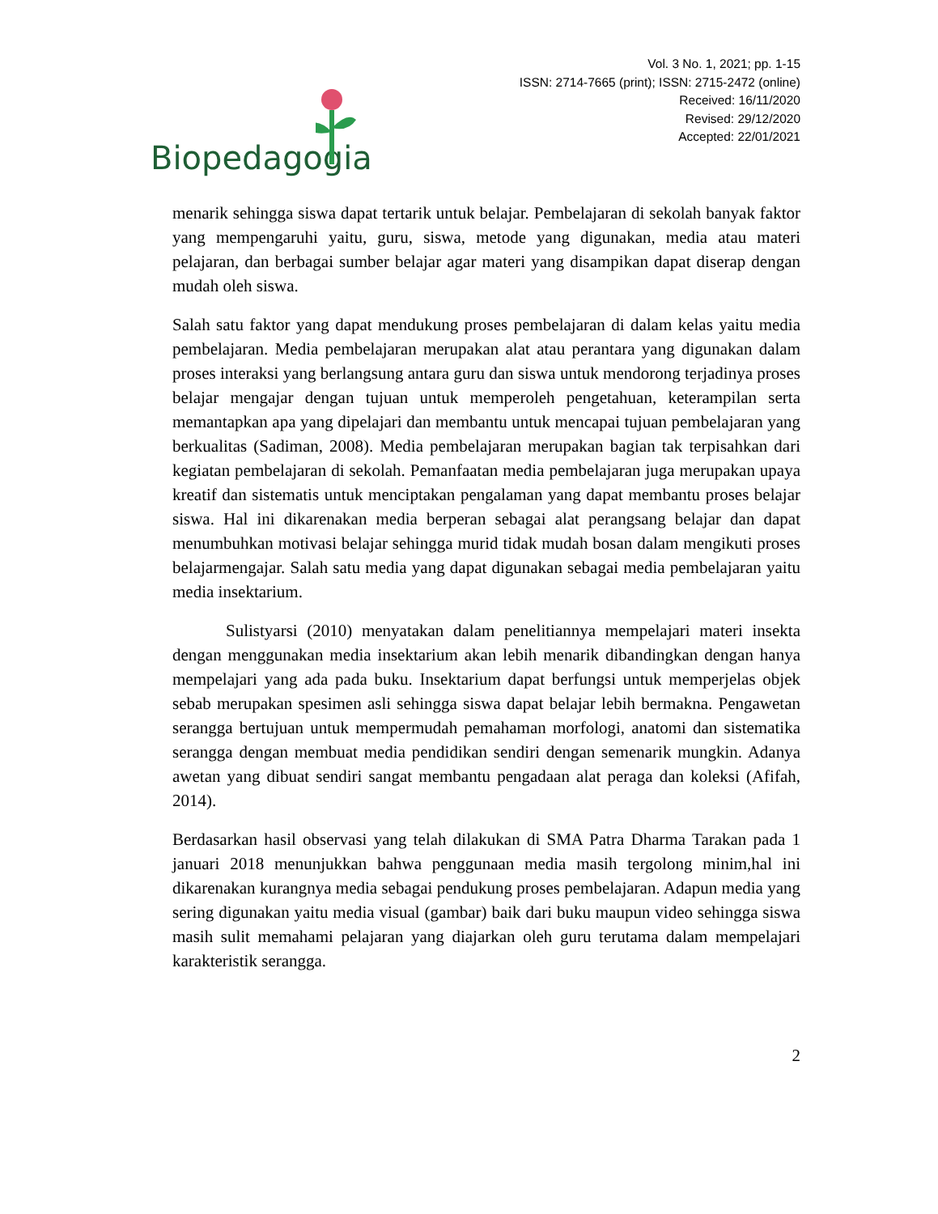Biopedagogia
Vol. 3 No. 1, 2021; pp. 1-15
ISSN: 2714-7665 (print); ISSN: 2715-2472 (online)
Received: 16/11/2020
Revised: 29/12/2020
Accepted: 22/01/2021
menarik sehingga siswa dapat tertarik untuk belajar. Pembelajaran di sekolah banyak faktor yang mempengaruhi yaitu, guru, siswa, metode yang digunakan, media atau materi pelajaran, dan berbagai sumber belajar agar materi yang disampikan dapat diserap dengan mudah oleh siswa.
Salah satu faktor yang dapat mendukung proses pembelajaran di dalam kelas yaitu media pembelajaran. Media pembelajaran merupakan alat atau perantara yang digunakan dalam proses interaksi yang berlangsung antara guru dan siswa untuk mendorong terjadinya proses belajar mengajar dengan tujuan untuk memperoleh pengetahuan, keterampilan serta memantapkan apa yang dipelajari dan membantu untuk mencapai tujuan pembelajaran yang berkualitas (Sadiman, 2008). Media pembelajaran merupakan bagian tak terpisahkan dari kegiatan pembelajaran di sekolah. Pemanfaatan media pembelajaran juga merupakan upaya kreatif dan sistematis untuk menciptakan pengalaman yang dapat membantu proses belajar siswa. Hal ini dikarenakan media berperan sebagai alat perangsang belajar dan dapat menumbuhkan motivasi belajar sehingga murid tidak mudah bosan dalam mengikuti proses belajarmengajar. Salah satu media yang dapat digunakan sebagai media pembelajaran yaitu media insektarium.
Sulistyarsi (2010) menyatakan dalam penelitiannya mempelajari materi insekta dengan menggunakan media insektarium akan lebih menarik dibandingkan dengan hanya mempelajari yang ada pada buku. Insektarium dapat berfungsi untuk memperjelas objek sebab merupakan spesimen asli sehingga siswa dapat belajar lebih bermakna. Pengawetan serangga bertujuan untuk mempermudah pemahaman morfologi, anatomi dan sistematika serangga dengan membuat media pendidikan sendiri dengan semenarik mungkin. Adanya awetan yang dibuat sendiri sangat membantu pengadaan alat peraga dan koleksi (Afifah, 2014).
Berdasarkan hasil observasi yang telah dilakukan di SMA Patra Dharma Tarakan pada 1 januari 2018 menunjukkan bahwa penggunaan media masih tergolong minim,hal ini dikarenakan kurangnya media sebagai pendukung proses pembelajaran. Adapun media yang sering digunakan yaitu media visual (gambar) baik dari buku maupun video sehingga siswa masih sulit memahami pelajaran yang diajarkan oleh guru terutama dalam mempelajari karakteristik serangga.
2